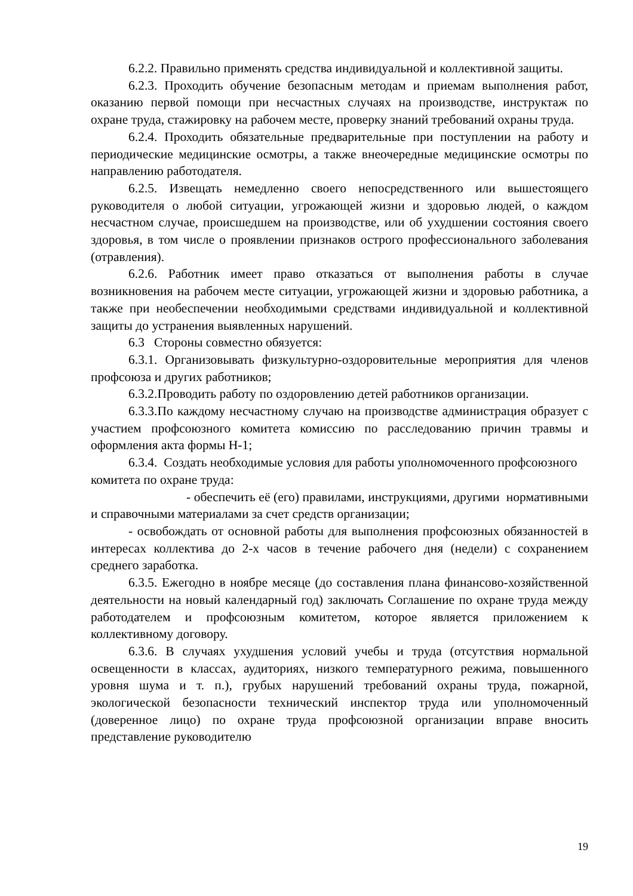6.2.2. Правильно применять средства индивидуальной и коллективной защиты.
6.2.3. Проходить обучение безопасным методам и приемам выполнения работ, оказанию первой помощи при несчастных случаях на производстве, инструктаж по охране труда, стажировку на рабочем месте, проверку знаний требований охраны труда.
6.2.4. Проходить обязательные предварительные при поступлении на работу и периодические медицинские осмотры, а также внеочередные медицинские осмотры по направлению работодателя.
6.2.5. Извещать немедленно своего непосредственного или вышестоящего руководителя о любой ситуации, угрожающей жизни и здоровью людей, о каждом несчастном случае, происшедшем на производстве, или об ухудшении состояния своего здоровья, в том числе о проявлении признаков острого профессионального заболевания (отравления).
6.2.6. Работник имеет право отказаться от выполнения работы в случае возникновения на рабочем месте ситуации, угрожающей жизни и здоровью работника, а также при необеспечении необходимыми средствами индивидуальной и коллективной защиты до устранения выявленных нарушений.
6.3 Стороны совместно обязуется:
6.3.1. Организовывать физкультурно-оздоровительные мероприятия для членов профсоюза и других работников;
6.3.2.Проводить работу по оздоровлению детей работников организации.
6.3.3.По каждому несчастному случаю на производстве администрация образует с участием профсоюзного комитета комиссию по расследованию причин травмы и оформления акта формы Н-1;
6.3.4. Создать необходимые условия для работы уполномоченного профсоюзного комитета по охране труда:
- обеспечить её (его) правилами, инструкциями, другими нормативными и справочными материалами за счет средств организации;
- освобождать от основной работы для выполнения профсоюзных обязанностей в интересах коллектива до 2-х часов в течение рабочего дня (недели) с сохранением среднего заработка.
6.3.5. Ежегодно в ноябре месяце (до составления плана финансово-хозяйственной деятельности на новый календарный год) заключать Соглашение по охране труда между работодателем и профсоюзным комитетом, которое является приложением к коллективному договору.
6.3.6. В случаях ухудшения условий учебы и труда (отсутствия нормальной освещенности в классах, аудиториях, низкого температурного режима, повышенного уровня шума и т. п.), грубых нарушений требований охраны труда, пожарной, экологической безопасности технический инспектор труда или уполномоченный (доверенное лицо) по охране труда профсоюзной организации вправе вносить представление руководителю
19